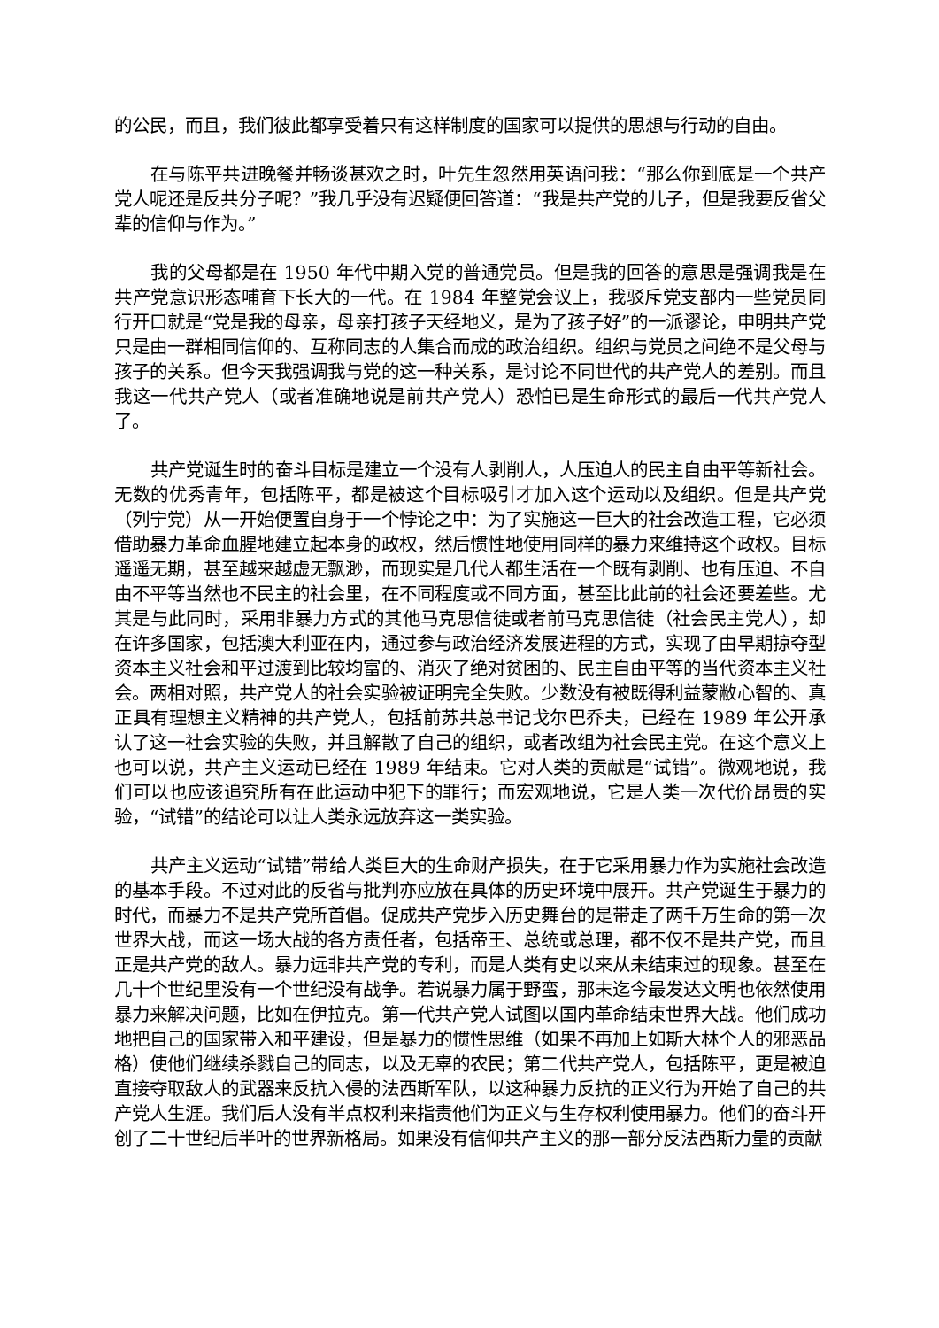的公民，而且，我们彼此都享受着只有这样制度的国家可以提供的思想与行动的自由。
在与陈平共进晚餐并畅谈甚欢之时，叶先生忽然用英语问我：“那么你到底是一个共产党人呢还是反共分子呢？”我几乎没有迟疑便回答道：“我是共产党的儿子，但是我要反省父辈的信仰与作为。”
我的父母都是在 1950 年代中期入党的普通党员。但是我的回答的意思是强调我是在共产党意识形态哺育下长大的一代。在 1984 年整党会议上，我驳斥党支部内一些党员同行开口就是“党是我的母亲，母亲打孩子天经地义，是为了孩子好”的一派谬论，申明共产党只是由一群相同信仰的、互称同志的人集合而成的政治组织。组织与党员之间绝不是父母与孩子的关系。但今天我强调我与党的这一种关系，是讨论不同世代的共产党人的差别。而且我这一代共产党人（或者准确地说是前共产党人）恐怕已是生命形式的最后一代共产党人了。
共产党诞生时的奋斗目标是建立一个没有人剥削人，人压迫人的民主自由平等新社会。无数的优秀青年，包括陈平，都是被这个目标吸引才加入这个运动以及组织。但是共产党（列宁党）从一开始便置自身于一个悖论之中：为了实施这一巨大的社会改造工程，它必须借助暴力革命血腥地建立起本身的政权，然后惯性地使用同样的暴力来维持这个政权。目标遥遥无期，甚至越来越虚无飘渺，而现实是几代人都生活在一个既有剥削、也有压迫、不自由不平等当然也不民主的社会里，在不同程度或不同方面，甚至比此前的社会还要差些。尤其是与此同时，采用非暴力方式的其他马克思信徒或者前马克思信徒（社会民主党人），却在许多国家，包括澳大利亚在内，通过参与政治经济发展进程的方式，实现了由早期掠夺型资本主义社会和平过渡到比较均富的、消灭了绝对贫困的、民主自由平等的当代资本主义社会。两相对照，共产党人的社会实验被证明完全失败。少数没有被既得利益蒙敝心智的、真正具有理想主义精神的共产党人，包括前苏共总书记戈尔巴乔夫，已经在 1989 年公开承认了这一社会实验的失败，并且解散了自己的组织，或者改组为社会民主党。在这个意义上也可以说，共产主义运动已经在 1989 年结束。它对人类的贡献是“试错”。微观地说，我们可以也应该追究所有在此运动中犯下的罪行；而宏观地说，它是人类一次代价昂贵的实验，“试错”的结论可以让人类永远放弃这一类实验。
共产主义运动“试错”带给人类巨大的生命财产损失，在于它采用暴力作为实施社会改造的基本手段。不过对此的反省与批判亦应放在具体的历史环境中展开。共产党诞生于暴力的时代，而暴力不是共产党所首倡。促成共产党步入历史舞台的是带走了两千万生命的第一次世界大战，而这一场大战的各方责任者，包括帝王、总统或总理，都不仅不是共产党，而且正是共产党的敌人。暴力远非共产党的专利，而是人类有史以来从未结束过的现象。甚至在几十个世纪里没有一个世纪没有战争。若说暴力属于野蛮，那末迄今最发达文明也依然使用暴力来解决问题，比如在伊拉克。第一代共产党人试图以国内革命结束世界大战。他们成功地把自己的国家带入和平建设，但是暴力的惯性思维（如果不再加上如斯大林个人的邪恶品格）使他们继续杀戮自己的同志，以及无辜的农民；第二代共产党人，包括陈平，更是被迫直接夺取敌人的武器来反抗入侵的法西斯军队，以这种暴力反抗的正义行为开始了自己的共产党人生涯。我们后人没有半点权利来指责他们为正义与生存权利使用暴力。他们的奋斗开创了二十世纪后半叶的世界新格局。如果没有信仰共产主义的那一部分反法西斯力量的贡献